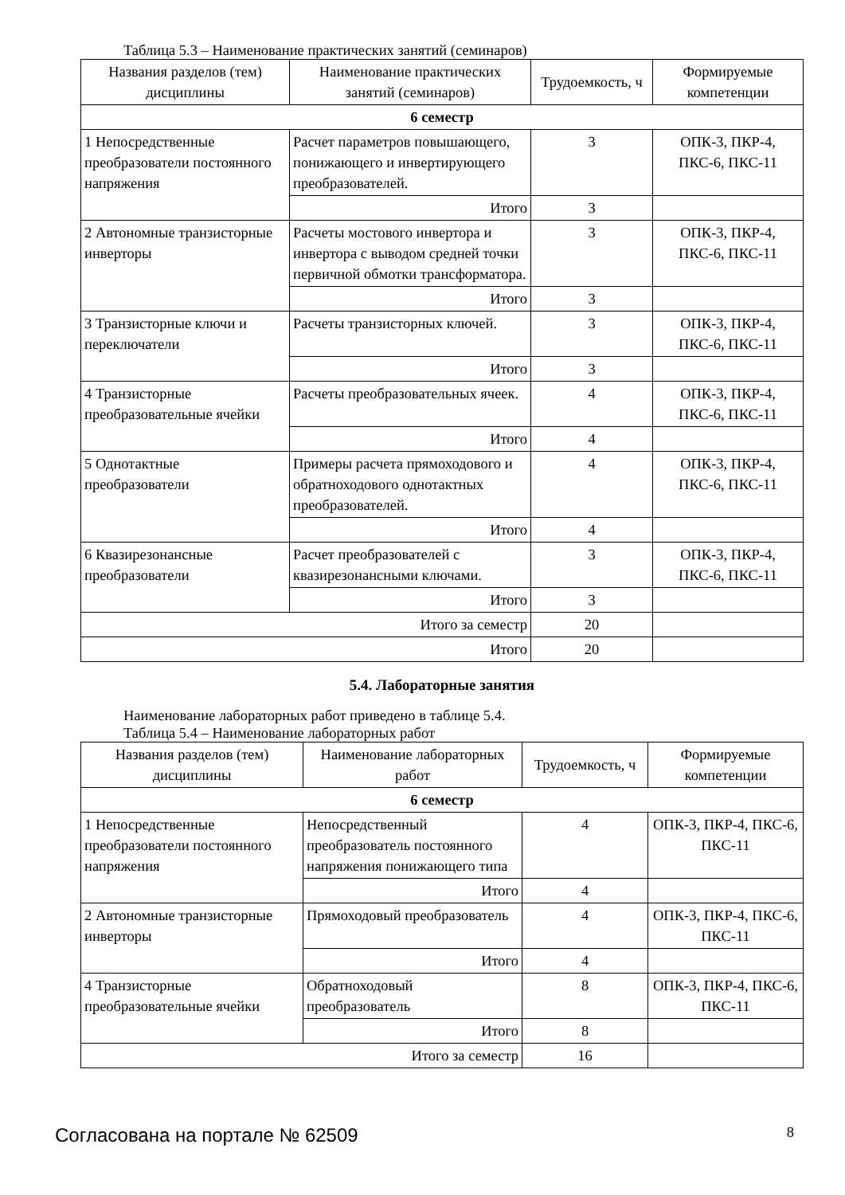Таблица 5.3 – Наименование практических занятий (семинаров)
| Названия разделов (тем) дисциплины | Наименование практических занятий (семинаров) | Трудоемкость, ч | Формируемые компетенции |
| --- | --- | --- | --- |
| 6 семестр | | | |
| 1 Непосредственные преобразователи постоянного напряжения | Расчет параметров повышающего, понижающего и инвертирующего преобразователей. | 3 | ОПК-3, ПКР-4, ПКС-6, ПКС-11 |
| | Итого | 3 | |
| 2 Автономные транзисторные инверторы | Расчеты мостового инвертора и инвертора с выводом средней точки первичной обмотки трансформатора. | 3 | ОПК-3, ПКР-4, ПКС-6, ПКС-11 |
| | Итого | 3 | |
| 3 Транзисторные ключи и переключатели | Расчеты транзисторных ключей. | 3 | ОПК-3, ПКР-4, ПКС-6, ПКС-11 |
| | Итого | 3 | |
| 4 Транзисторные преобразовательные ячейки | Расчеты преобразовательных ячеек. | 4 | ОПК-3, ПКР-4, ПКС-6, ПКС-11 |
| | Итого | 4 | |
| 5 Однотактные преобразователи | Примеры расчета прямоходового и обратноходового однотактных преобразователей. | 4 | ОПК-3, ПКР-4, ПКС-6, ПКС-11 |
| | Итого | 4 | |
| 6 Квазирезонансные преобразователи | Расчет преобразователей с квазирезонансными ключами. | 3 | ОПК-3, ПКР-4, ПКС-6, ПКС-11 |
| | Итого | 3 | |
| Итого за семестр | | 20 | |
| Итого | | 20 | |
5.4. Лабораторные занятия
Наименование лабораторных работ приведено в таблице 5.4.
Таблица 5.4 – Наименование лабораторных работ
| Названия разделов (тем) дисциплины | Наименование лабораторных работ | Трудоемкость, ч | Формируемые компетенции |
| --- | --- | --- | --- |
| 6 семестр | | | |
| 1 Непосредственные преобразователи постоянного напряжения | Непосредственный преобразователь постоянного напряжения понижающего типа | 4 | ОПК-3, ПКР-4, ПКС-6, ПКС-11 |
| | Итого | 4 | |
| 2 Автономные транзисторные инверторы | Прямоходовый преобразователь | 4 | ОПК-3, ПКР-4, ПКС-6, ПКС-11 |
| | Итого | 4 | |
| 4 Транзисторные преобразовательные ячейки | Обратноходовый преобразователь | 8 | ОПК-3, ПКР-4, ПКС-6, ПКС-11 |
| | Итого | 8 | |
| Итого за семестр | | 16 | |
Согласована на портале № 62509 8